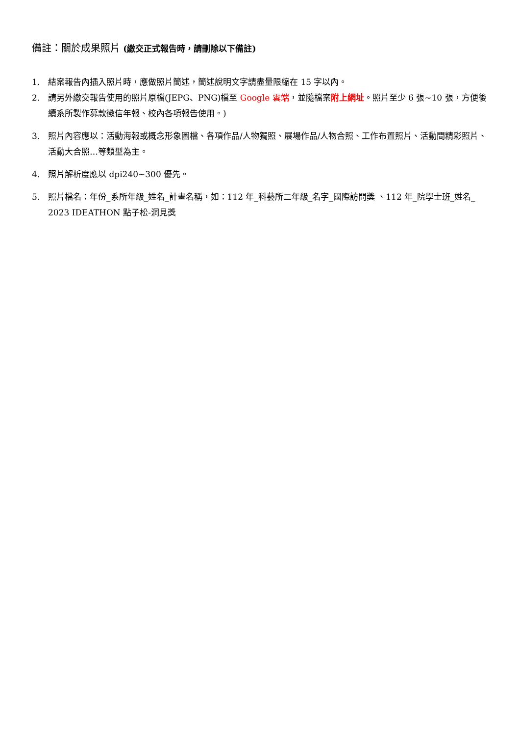備註：關於成果照片 (繳交正式報告時，請刪除以下備註)
1. 結案報告內插入照片時，應做照片簡述，簡述說明文字請盡量限縮在 15 字以內。
2. 請另外繳交報告使用的照片原檔(JEPG、PNG)檔至 Google 雲端，並隨檔案附上網址。照片至少 6 張~10 張，方便後續系所製作募款徵信年報、校內各項報告使用。)
3. 照片內容應以：活動海報或概念形象圖檔、各項作品/人物獨照、展場作品/人物合照、工作布置照片、活動間精彩照片、活動大合照…等類型為主。
4. 照片解析度應以 dpi240~300 優先。
5. 照片檔名：年份_系所年級_姓名_計畫名稱，如：112 年_科藝所二年級_名字_國際訪問獎 、112 年_院學士班_姓名_ 2023 IDEATHON 點子松-洞見獎